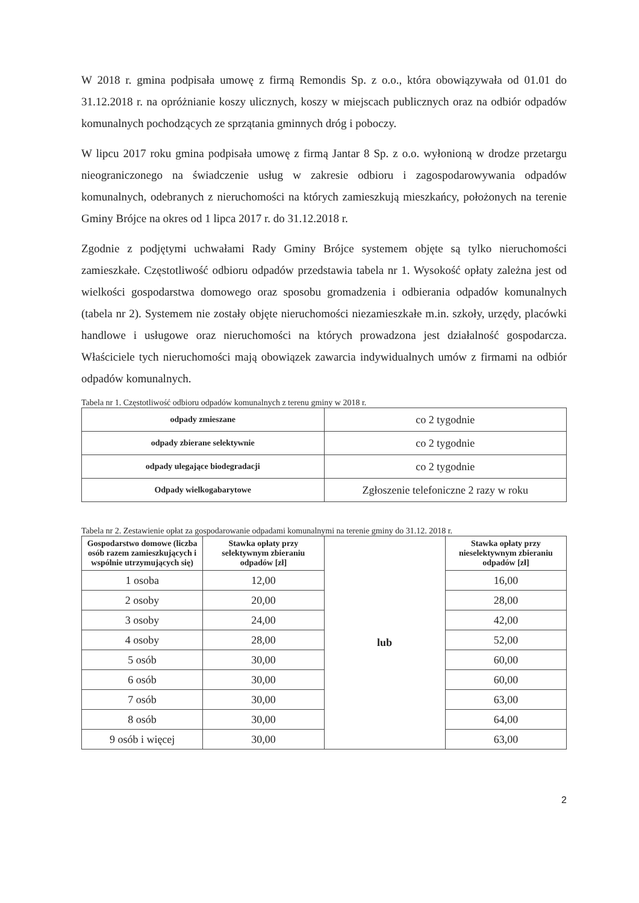W 2018 r. gmina podpisała umowę z firmą Remondis Sp. z o.o., która obowiązywała od 01.01 do 31.12.2018 r. na opróżnianie koszy ulicznych, koszy w miejscach publicznych oraz na odbiór odpadów komunalnych pochodzących ze sprzątania gminnych dróg i poboczy.
W lipcu 2017 roku gmina podpisała umowę z firmą Jantar 8 Sp. z o.o. wyłonioną w drodze przetargu nieograniczonego na świadczenie usług w zakresie odbioru i zagospodarowywania odpadów komunalnych, odebranych z nieruchomości na których zamieszkują mieszkańcy, położonych na terenie Gminy Brójce na okres od 1 lipca 2017 r. do 31.12.2018 r.
Zgodnie z podjętymi uchwałami Rady Gminy Brójce systemem objęte są tylko nieruchomości zamieszkałe. Częstotliwość odbioru odpadów przedstawia tabela nr 1. Wysokość opłaty zależna jest od wielkości gospodarstwa domowego oraz sposobu gromadzenia i odbierania odpadów komunalnych (tabela nr 2). Systemem nie zostały objęte nieruchomości niezamieszkałe m.in. szkoły, urzędy, placówki handlowe i usługowe oraz nieruchomości na których prowadzona jest działalność gospodarcza. Właściciele tych nieruchomości mają obowiązek zawarcia indywidualnych umów z firmami na odbiór odpadów komunalnych.
Tabela nr 1. Częstotliwość odbioru odpadów komunalnych z terenu gminy w 2018 r.
| odpady zmieszane | co 2 tygodnie |
| odpady zbierane selektywnie | co 2 tygodnie |
| odpady ulegające biodegradacji | co 2 tygodnie |
| Odpady wielkogabarytowe | Zgłoszenie telefoniczne 2 razy w roku |
Tabela nr 2. Zestawienie opłat za gospodarowanie odpadami komunalnymi na terenie gminy do 31.12. 2018 r.
| Gospodarstwo domowe (liczba osób razem zamieszkujących i wspólnie utrzymujących się) | Stawka opłaty przy selektywnym zbieraniu odpadów [zł] | lub | Stawka opłaty przy nieselektywnym zbieraniu odpadów [zł] |
| 1 osoba | 12,00 | | 16,00 |
| 2 osoby | 20,00 | | 28,00 |
| 3 osoby | 24,00 | | 42,00 |
| 4 osoby | 28,00 | | 52,00 |
| 5 osób | 30,00 | | 60,00 |
| 6 osób | 30,00 | | 60,00 |
| 7 osób | 30,00 | | 63,00 |
| 8 osób | 30,00 | | 64,00 |
| 9 osób i więcej | 30,00 | | 63,00 |
2